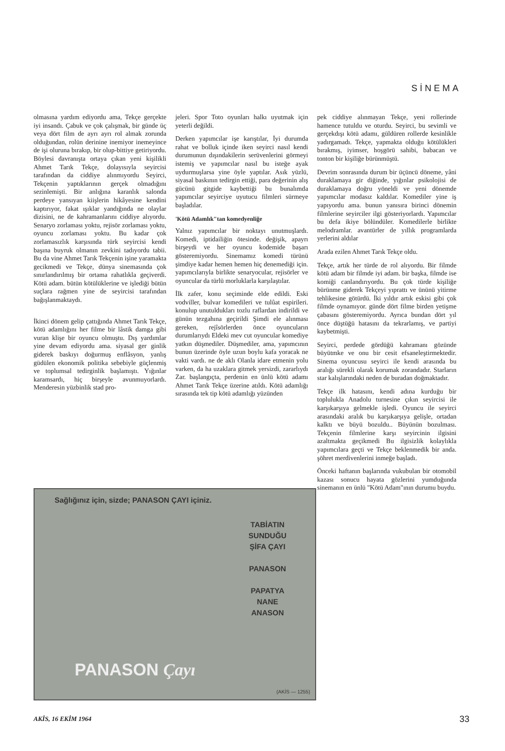SİNEMA
olmasına yardım ediyordu ama, Tekçe gerçekte iyi insandı. Çabuk ve çok çalışmak, bir günde üç veya dört film de ayrı ayrı rol almak zorunda olduğundan, rolün derinine inemiyor inemeyince de işi oluruna bırakıp, bir olup-bittiye getiriyordu. Böylesi davranışta ortaya çıkan yeni kişilikli Ahmet Tarık Tekçe, dolayısıyla seyircisi tarafından da ciddiye alınmıyordu Seyirci, Tekçenin yaptıklarının gerçek olmadığını sezinlemişti. Bir anlığına karanlık salonda perdeye yansıyan kiişlerin hikâyesine kendini kaptırıyor, fakat ışıklar yandığında ne olaylar dizisini, ne de kahramanlarını ciddiye alıyordu. Senaryo zorlaması yoktu, rejisör zorlaması yoktu, oyuncu zorlaması yoktu. Bu kadar çok zorlamasızlık karşısında türk seyircisi kendi başına buyruk olmanın zevkini tadıyordu tabii. Bu da vine Ahmet Tarık Tekçenin işine yaramakta gecikmedi ve Tekçe, dünya sinemasında çok sınırlandırılmış bir ortama rahatlıkla geçiverdi. Kötü adam. bütün kötülüklerine ve işlediği bütün suçlara rağmen yine de seyircisi tarafından bağışlanmaktaydı.
İkinci dönem gelip çattığında Ahmet Tarık Tekçe, kötü adamlığını her filme bir lâstik damga gibi vuran klişe bir oyuncu olmuştu. Dış yardımlar yine devam ediyordu ama. siyasal ger ginlik giderek baskıyı doğurmuş enflâsyon, yanlış güdülen ekonomik politika sebebiyle güçlenmiş ve toplumsal tedirginlik başlamıştı. Yığınlar karamsardı, hiç birşeyle avunmuyorlardı. Menderesin yüzbinlik stad pro-
jeleri. Spor Toto oyunları halkı uyutmak için yeterli değildi.
Derken yapımcılar işe karıştılar, İyi durumda rahat ve bolluk içinde iken seyirci nasıl kendi durumunun dışındakilerin serüvenlerini görmeyi istemiş ve yapımcılar nasıl bu isteğe ayak uydurmuşlarsa yine öyle yaptılar. Asık yüzlü, siyasal baskının tedirgin ettiği, para değerinin alış gücünü gitgide kaybettiği bu bunalımda yapımcılar seyirciye uyutucu filmleri sürmeye başladılar.
'Kötü Adamlık"tan komedyenliğe
Yalnız yapımcılar bir noktayı unutmuşlardı. Komedi, iptidailiğin ötesinde. değişik, apayrı birşeydi ve her oyuncu kodemide başarı gösteremiyordu. Sinemamız komedi türünü şimdiye kadar hemen hemen hiç denemediği için. yapımcılarıyla birlikte senaryocular, rejisörler ve oyuncular da türlü morluklarla karşılaştılar.
İlk zafer, konu seçiminde elde edildi. Eski vodviller, bulvar komedileri ve tulûat espirileri. konulup unutuldukları tozlu raflardan indirildi ve günün tezgahına geçirildi Şimdi ele alınması gereken, rejîsörlerden önce oyuncuların durumlarıydı Eldeki mev cut oyuncular komediye yatkın düşmediler. Düşmediler, ama, yapımcının bunun üzerinde öyle uzun boylu kafa yoracak ne vakti vardı. ne de aklı Olanla idare etmenin yolu varken, da ha uzaklara gitmek yersizdi, zararlıydı Zar. başlangıçta, perdenin en ünlü kötü adamı Ahmet Tarık Tekçe üzerine atıldı. Kötü adamlığı sırasında tek tip kötü adamlığı yüzünden
pek ciddiye alınmayan Tekçe, yeni rollerinde hamence tutuldu ve oturdu. Seyirci, bu sevimli ve gerçekdışı kötü adamı, güldüren rollerde kesinlikle yadırgamadı. Tekçe, yapmakta olduğu kötülükleri bırakmış, iyimser, hoşgörü sahibi, babacan ve tonton bir kişiliğe bürünmüştü.
Devrim sonrasında durum bir üçüncü döneme, yâni duraklamaya gir diğinde, yığınlar psikolojisi de duraklamaya doğru yöneldi ve yeni dönemde yapımcılar modasız kaldılar. Komediler yine iş yapıyordu ama. bunun yanısıra birinci dönemin filmlerine seyirciler ilgi gösteriyorlardı. Yapımcılar bu defa ikiye bölündüler. Komedilerle birlikte melodramlar. avantürler de yıllık programlarda yerlerini aldılar
Arada ezilen Ahmet Tarık Tekçe oldu.
Tekçe, artık her türde de rol alıyordu. Bir filmde kötü adam bir filmde iyi adam. bir başka, filmde ise komiği canlandırıyordu. Bu çok türde kişiliğe bürünme giderek Tekçeyi yıprattı ve ününü yitirme tehlikesine götürdü. İki yıldır artık eskisi gibi çok filmde oynamıyor. günde dört filme birden yetişme çabasını gösteremiyordu. Ayrıca bundan dört yıl önce düştüğü hatasını da tekrarlamış, ve partiyi kaybetmişti.
Seyirci, perdede gördüğü kahramanı gözünde büyütmke ve onu bir cesit efsaneleştirmektedir. Sinema oyuncusu seyirci ile kendi arasında bu aralığı sürekli olarak korumak zorandadır. Starların star kalışlarındaki neden de buradan doğmaktadır.
Tekçe ilk hatasını, kendi adına kurduğu bir toplulukla Anadolu turnesine çıkın seyircisi ile karşıkarşıya gelmekle işledi. Oyuncu ile seyirci arasındaki aralık bu karşıkarşıya gelişle, ortadan kalktı ve büyü bozuldu.. Büyünün bozulması. Tekçenin filmlerine karşı seyircinin ilgisini azaltmakta geçikmedi Bu ilgisizlik kolaylıkla yapımcılara geçti ve Tekçe beklenmedik bir anda. şöhret merdivenlerini inmeğe başladı.
Önceki haftanın başlarında vukubulan bir otomobil kazası sonucu hayata gözlerini yumduğunda sinemanın en ünlü "Kötü Adam"ının durumu buydu.
Sağlığınız için, sizde; PANASON ÇAYI içiniz.
TABİATIN SUNDUĞU ŞİFA ÇAYI
PANASON
PAPATYA NANE ANASON
PANASON Çayı
(AKİS — 1255)
AKİS, 16 EKİM 1964 33